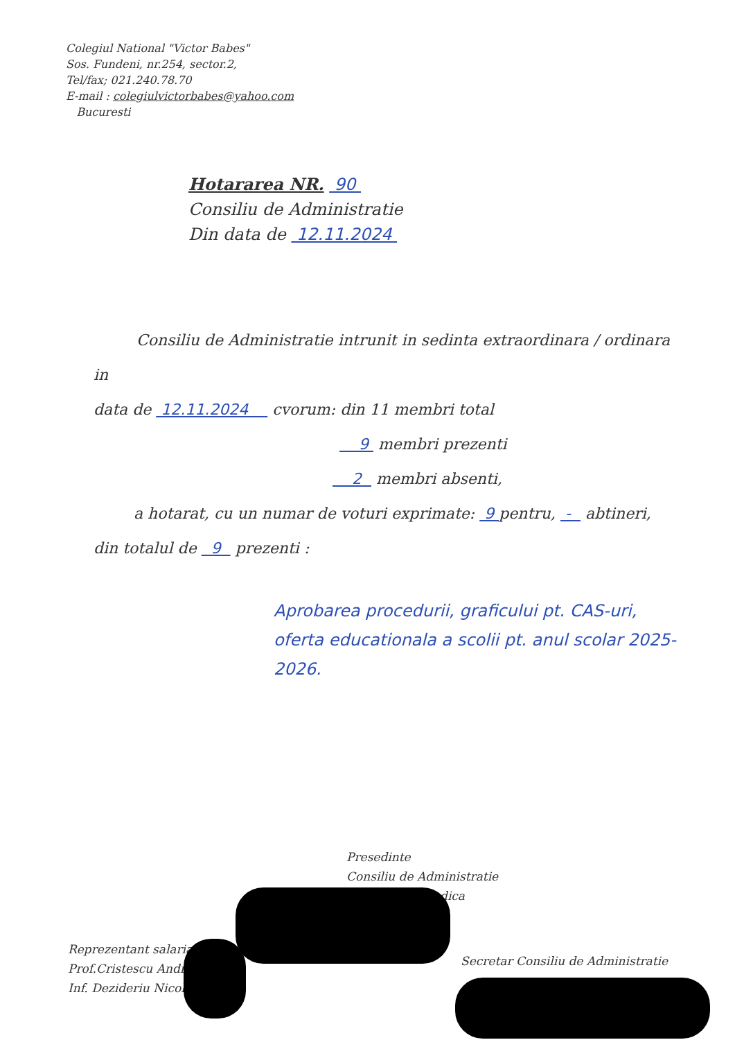Colegiul National "Victor Babes"
Sos. Fundeni, nr.254, sector.2,
Tel/fax; 021.240.78.70
E-mail : colegiulvictorbabes@yahoo.com
Bucuresti
Hotararea NR. 90
Consiliu de Administratie
Din data de 12.11.2024
Consiliu de Administratie intrunit in sedinta extraordinara / ordinara in
data de 12.11.2024 cvorum: din 11 membri total
9 membri prezenti
2 membri absenti,
a hotarat, cu un numar de voturi exprimate: 9 pentru, - abtineri,
din totalul de 9 prezenti :
Aprobarea procedurii, graficului pt. CAS-uri, oferta educationala a scolii pt. anul scolar 2025-2026.
Presedinte
Consiliu de Administratie
dica
Reprezentant salaria
Prof.Cristescu Andr
Inf. Dezideriu Nicol
Secretar Consiliu de Administratie